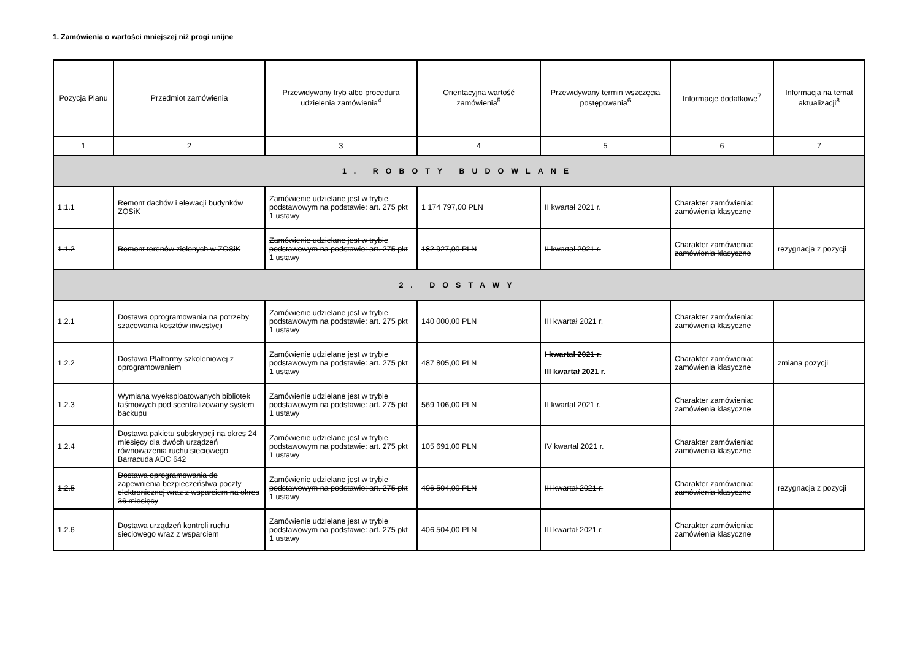1. Zamówienia o wartości mniejszej niż progi unijne
| Pozycja Planu | Przedmiot zamówienia | Przewidywany tryb albo procedura udzielenia zamówienia<sup>4</sup> | Orientacyjna wartość zamówienia<sup>5</sup> | Przewidywany termin wszczęcia postępowania<sup>6</sup> | Informacje dodatkowe<sup>7</sup> | Informacja na temat aktualizacji<sup>8</sup> |
| --- | --- | --- | --- | --- | --- | --- |
| 1 | 2 | 3 | 4 | 5 | 6 | 7 |
| 1. ROBOTY BUDOWLANE | | | | | | |
| 1.1.1 | Remont dachów i elewacji budynków ZOSiK | Zamówienie udzielane jest w trybie podstawowym na podstawie: art. 275 pkt 1 ustawy | 1 174 797,00 PLN | II kwartał 2021 r. | Charakter zamówienia: zamówienia klasyczne | |
| 1.1.2 | Remont terenów zielonych w ZOSiK | Zamówienie udzielane jest w trybie podstawowym na podstawie: art. 275 pkt 1 ustawy | 182 927,00 PLN | II kwartał 2021 r. | Charakter zamówienia: zamówienia klasyczne | rezygnacja z pozycji |
| 2. DOSTAWY | | | | | | |
| 1.2.1 | Dostawa oprogramowania na potrzeby szacowania kosztów inwestycji | Zamówienie udzielane jest w trybie podstawowym na podstawie: art. 275 pkt 1 ustawy | 140 000,00 PLN | III kwartał 2021 r. | Charakter zamówienia: zamówienia klasyczne | |
| 1.2.2 | Dostawa Platformy szkoleniowej z oprogramowaniem | Zamówienie udzielane jest w trybie podstawowym na podstawie: art. 275 pkt 1 ustawy | 487 805,00 PLN | I kwartał 2021 r. III kwartał 2021 r. | Charakter zamówienia: zamówienia klasyczne | zmiana pozycji |
| 1.2.3 | Wymiana wyeksploatowanych bibliotek taśmowych pod scentralizowany system backupu | Zamówienie udzielane jest w trybie podstawowym na podstawie: art. 275 pkt 1 ustawy | 569 106,00 PLN | II kwartał 2021 r. | Charakter zamówienia: zamówienia klasyczne | |
| 1.2.4 | Dostawa pakietu subskrypcji na okres 24 miesięcy dla dwóch urządzeń równoważenia ruchu sieciowego Barracuda ADC 642 | Zamówienie udzielane jest w trybie podstawowym na podstawie: art. 275 pkt 1 ustawy | 105 691,00 PLN | IV kwartał 2021 r. | Charakter zamówienia: zamówienia klasyczne | |
| 1.2.5 | Dostawa oprogramowania do zapewnienia bezpieczeństwa poczty elektronicznej wraz z wsparciem na okres 36 miesięcy | Zamówienie udzielane jest w trybie podstawowym na podstawie: art. 275 pkt 1 ustawy | 406 504,00 PLN | III kwartał 2021 r. | Charakter zamówienia: zamówienia klasyczne | rezygnacja z pozycji |
| 1.2.6 | Dostawa urządzeń kontroli ruchu sieciowego wraz z wsparciem | Zamówienie udzielane jest w trybie podstawowym na podstawie: art. 275 pkt 1 ustawy | 406 504,00 PLN | III kwartał 2021 r. | Charakter zamówienia: zamówienia klasyczne | |